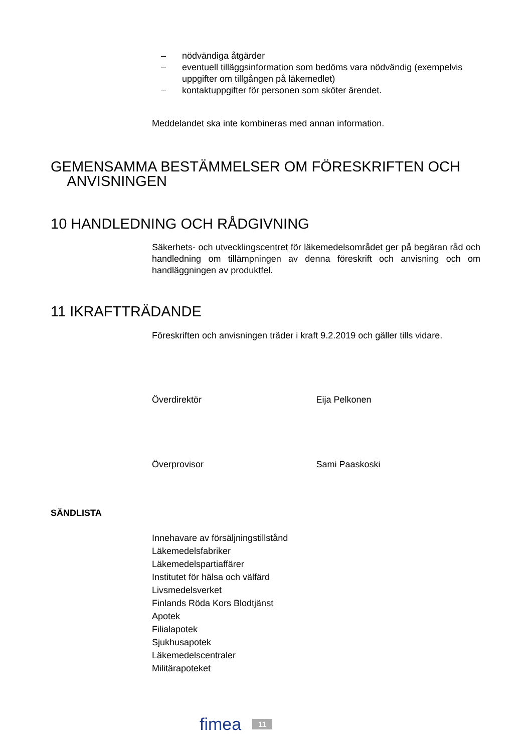– nödvändiga åtgärder
– eventuell tilläggsinformation som bedöms vara nödvändig (exempel­vis uppgifter om tillgången på läkemedlet)
– kontaktuppgifter för personen som sköter ärendet.
Meddelandet ska inte kombineras med annan information.
GEMENSAMMA BESTÄMMELSER OM FÖRESKRIFTEN OCH
ANVISNINGEN
10 HANDLEDNING OCH RÅDGIVNING
Säkerhets- och utvecklingscentret för läkemedelsområdet ger på begäran råd och handledning om tillämpningen av denna föreskrift och anvisning och om handläggningen av produktfel.
11 IKRAFTTRÄDANDE
Föreskriften och anvisningen träder i kraft 9.2.2019 och gäller tills vidare.
Överdirektör Eija Pelkonen
Överprovisor Sami Paaskoski
SÄNDLISTA
Innehavare av försäljningstillstånd
Läkemedelsfabriker
Läkemedelspartiaffärer
Institutet för hälsa och välfärd
Livsmedelsverket
Finlands Röda Kors Blodtjänst
Apotek
Filialapotek
Sjukhusapotek
Läkemedelscentraler
Militärapoteket
fimea 11